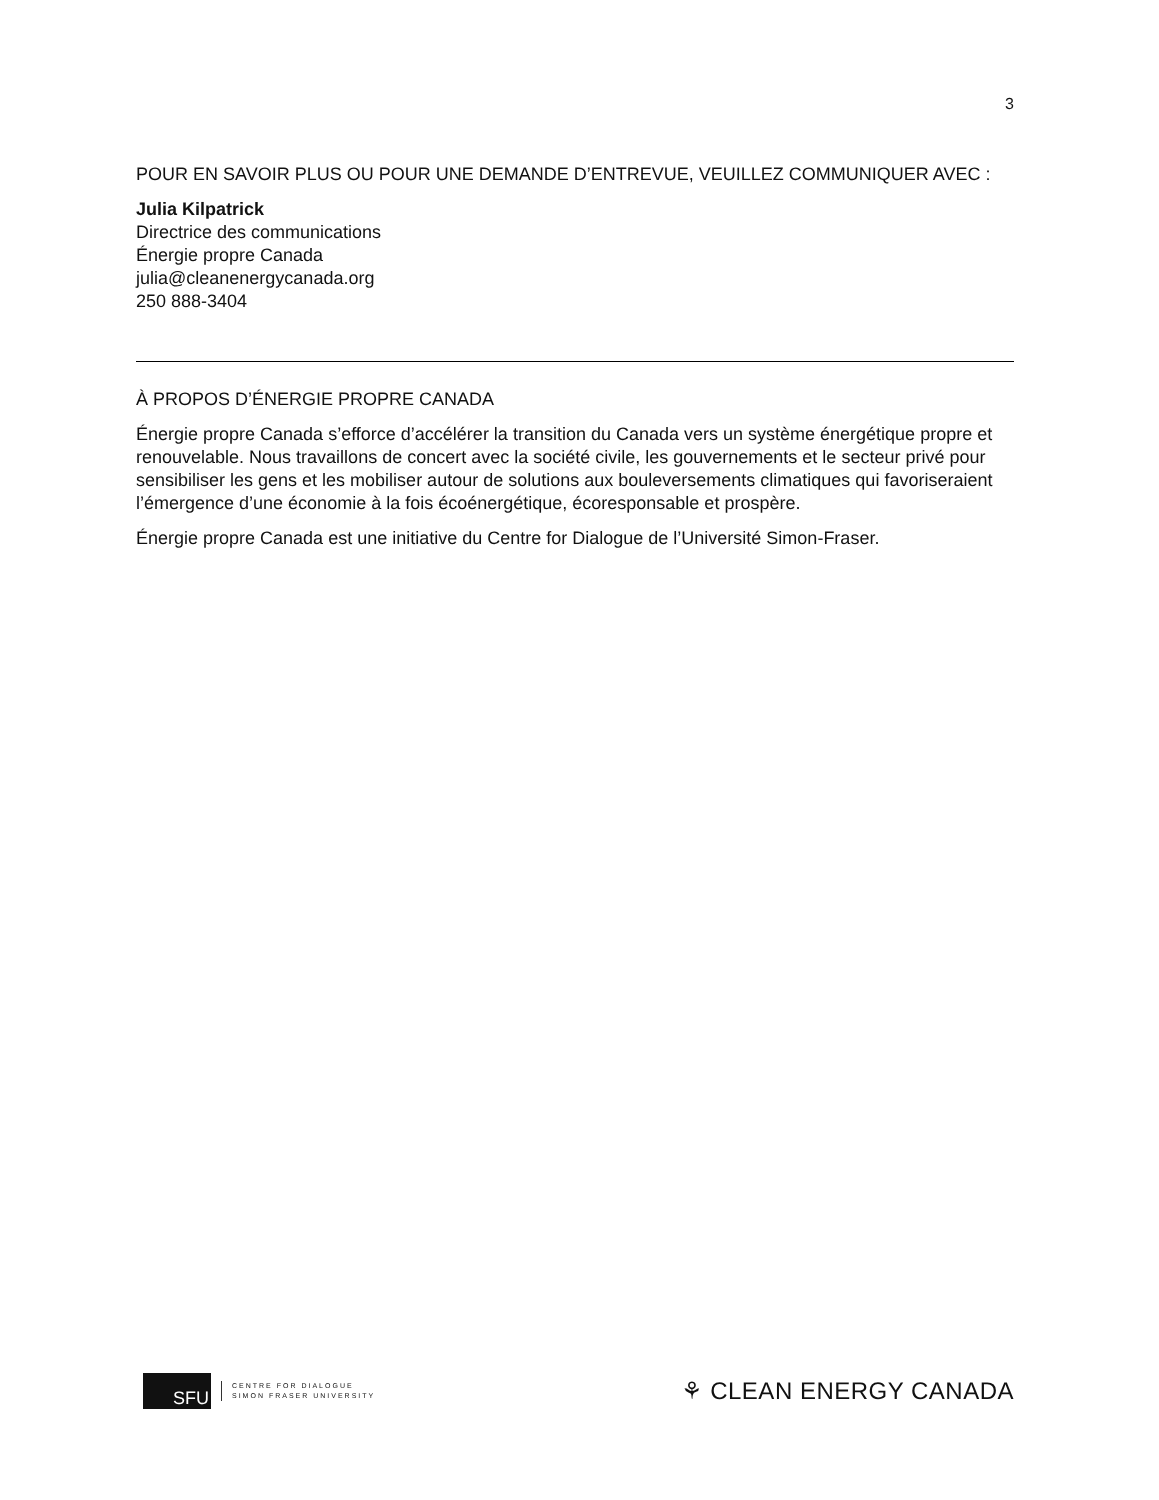3
POUR EN SAVOIR PLUS OU POUR UNE DEMANDE D’ENTREVUE, VEUILLEZ COMMUNIQUER AVEC :
Julia Kilpatrick
Directrice des communications
Énergie propre Canada
julia@cleanenergycanada.org
250 888-3404
À PROPOS D’ÉNERGIE PROPRE CANADA
Énergie propre Canada s’efforce d’accélérer la transition du Canada vers un système énergétique propre et renouvelable. Nous travaillons de concert avec la société civile, les gouvernements et le secteur privé pour sensibiliser les gens et les mobiliser autour de solutions aux bouleversements climatiques qui favoriseraient l’émergence d’une économie à la fois écoénergétique, écoresponsable et prospère.
Énergie propre Canada est une initiative du Centre for Dialogue de l’Université Simon-Fraser.
SFU
CENTRE FOR DIALOGUE
SIMON FRASER UNIVERSITY
⚘ CLEAN ENERGY CANADA